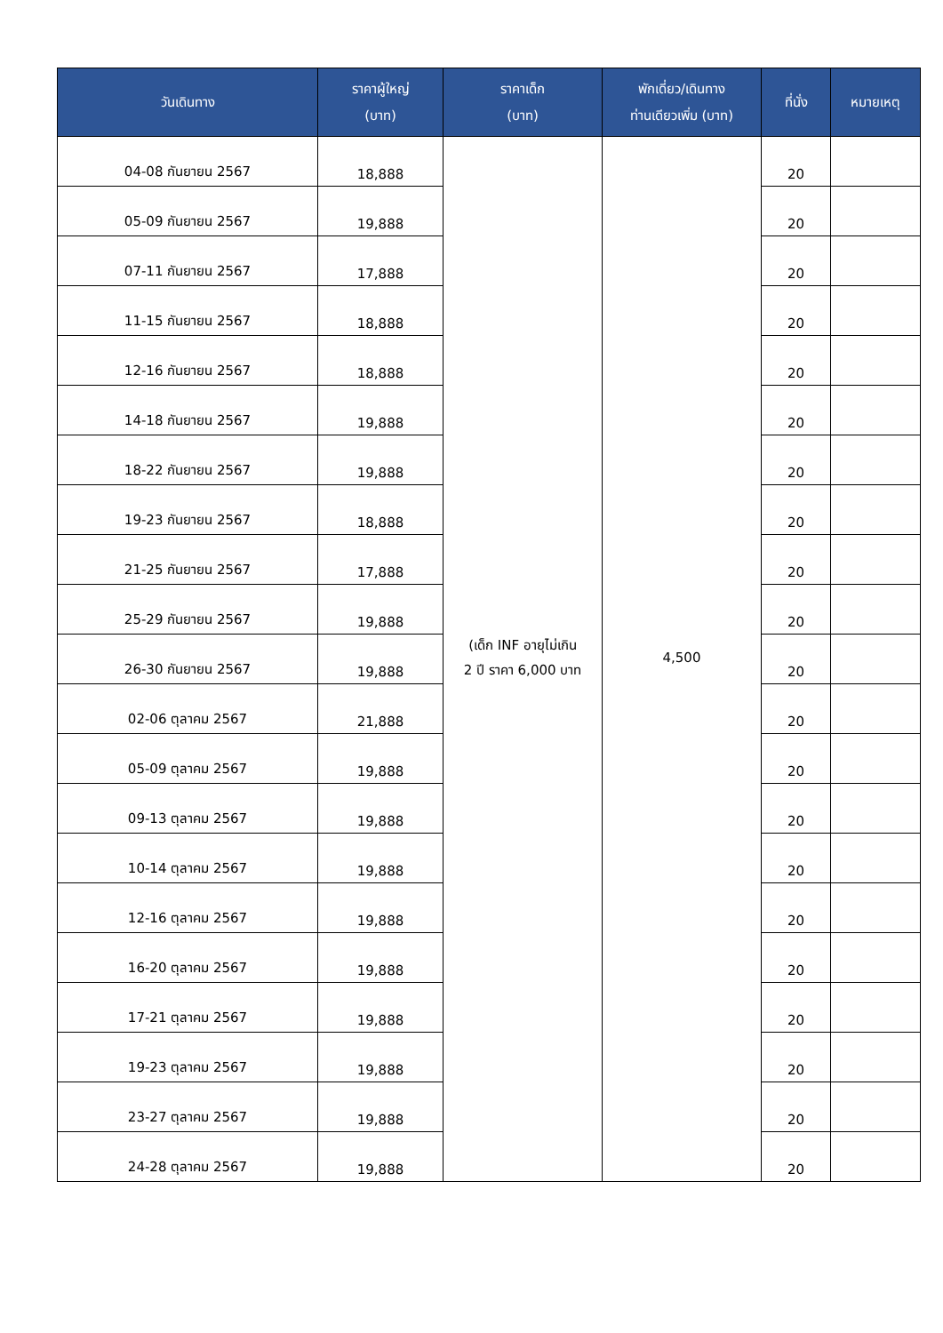| วันเดินทาง | ราคาผู้ใหญ่ (บาท) | ราคาเด็ก (บาท) | พักเดี่ยว/เดินทาง ท่านเดียวเพิ่ม (บาท) | ที่นั่ง | หมายเหตุ |
| --- | --- | --- | --- | --- | --- |
| 04-08 กันยายน 2567 | 18,888 | (เด็ก INF อายุไม่เกิน 2 ปี ราคา 6,000 บาท | 4,500 | 20 | |
| 05-09 กันยายน 2567 | 19,888 | | | 20 | |
| 07-11 กันยายน 2567 | 17,888 | | | 20 | |
| 11-15 กันยายน 2567 | 18,888 | | | 20 | |
| 12-16 กันยายน 2567 | 18,888 | | | 20 | |
| 14-18 กันยายน 2567 | 19,888 | | | 20 | |
| 18-22 กันยายน 2567 | 19,888 | | | 20 | |
| 19-23 กันยายน 2567 | 18,888 | | | 20 | |
| 21-25 กันยายน 2567 | 17,888 | | | 20 | |
| 25-29 กันยายน 2567 | 19,888 | | | 20 | |
| 26-30 กันยายน 2567 | 19,888 | | | 20 | |
| 02-06 ตุลาคม 2567 | 21,888 | | | 20 | |
| 05-09 ตุลาคม 2567 | 19,888 | | | 20 | |
| 09-13 ตุลาคม 2567 | 19,888 | | | 20 | |
| 10-14 ตุลาคม 2567 | 19,888 | | | 20 | |
| 12-16 ตุลาคม 2567 | 19,888 | | | 20 | |
| 16-20 ตุลาคม 2567 | 19,888 | | | 20 | |
| 17-21 ตุลาคม 2567 | 19,888 | | | 20 | |
| 19-23 ตุลาคม 2567 | 19,888 | | | 20 | |
| 23-27 ตุลาคม 2567 | 19,888 | | | 20 | |
| 24-28 ตุลาคม 2567 | 19,888 | | | 20 | |